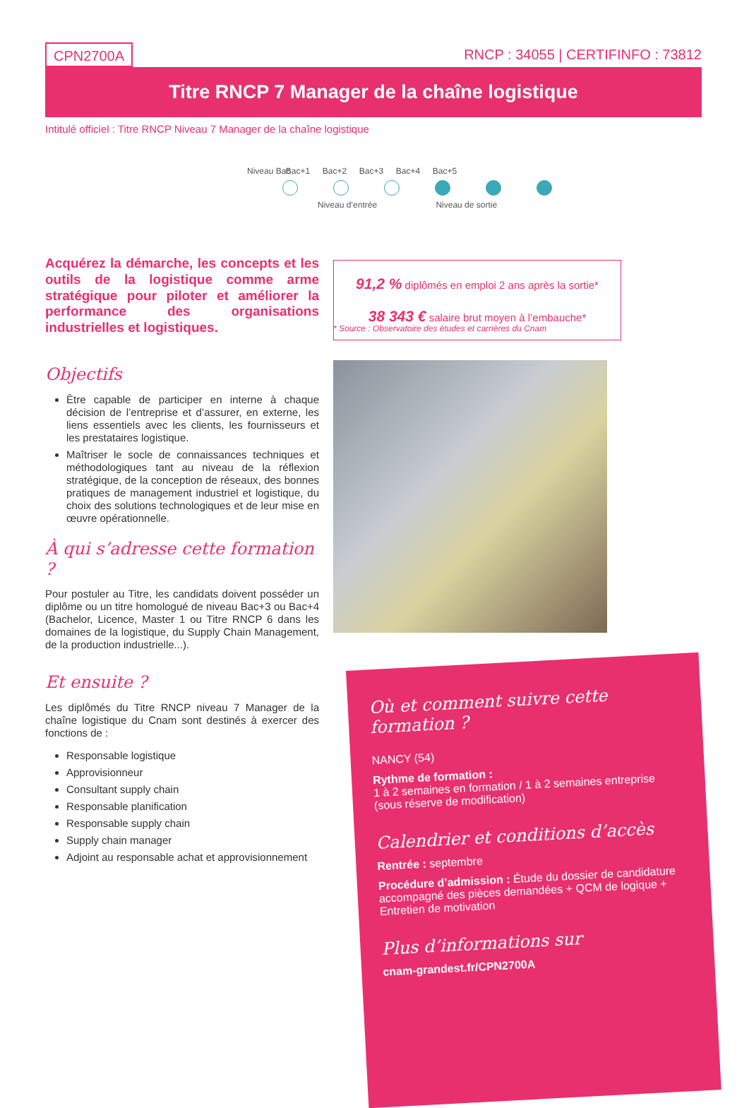CPN2700A RNCP : 34055 | CERTIFINFO : 73812
Titre RNCP 7 Manager de la chaîne logistique
Intitulé officiel : Titre RNCP Niveau 7 Manager de la chaîne logistique
Niveau Bac Bac+1 Bac+2 Bac+3 Bac+4 Bac+5
Niveau d’entrée Niveau de sortie
Acquérez la démarche, les concepts et les outils de la logistique comme arme stratégique pour piloter et améliorer la performance des organisations industrielles et logistiques.
Objectifs
Être capable de participer en interne à chaque décision de l’entreprise et d’assurer, en externe, les liens essentiels avec les clients, les fournisseurs et les prestataires logistique.
Maîtriser le socle de connaissances techniques et méthodologiques tant au niveau de la réflexion stratégique, de la conception de réseaux, des bonnes pratiques de management industriel et logistique, du choix des solutions technologiques et de leur mise en œuvre opérationnelle.
À qui s’adresse cette formation ?
Pour postuler au Titre, les candidats doivent posséder un diplôme ou un titre homologué de niveau Bac+3 ou Bac+4 (Bachelor, Licence, Master 1 ou Titre RNCP 6 dans les domaines de la logistique, du Supply Chain Management, de la production industrielle...).
Et ensuite ?
Les diplômés du Titre RNCP niveau 7 Manager de la chaîne logistique du Cnam sont destinés à exercer des fonctions de :
Responsable logistique
Approvisionneur
Consultant supply chain
Responsable planification
Responsable supply chain
Supply chain manager
Adjoint au responsable achat et approvisionnement
91,2 % diplômés en emploi 2 ans après la sortie*
38 343 € salaire brut moyen à l’embauche*
* Source : Observatoire des études et carrières du Cnam
Où et comment suivre cette formation ?
NANCY (54)
Rythme de formation :
1 à 2 semaines en formation / 1 à 2 semaines entreprise
(sous réserve de modification)
Calendrier et conditions d’accès
Rentrée : septembre
Procédure d’admission : Étude du dossier de candidature accompagné des pièces demandées + QCM de logique + Entretien de motivation
Plus d’informations sur
cnam-grandest.fr/CPN2700A